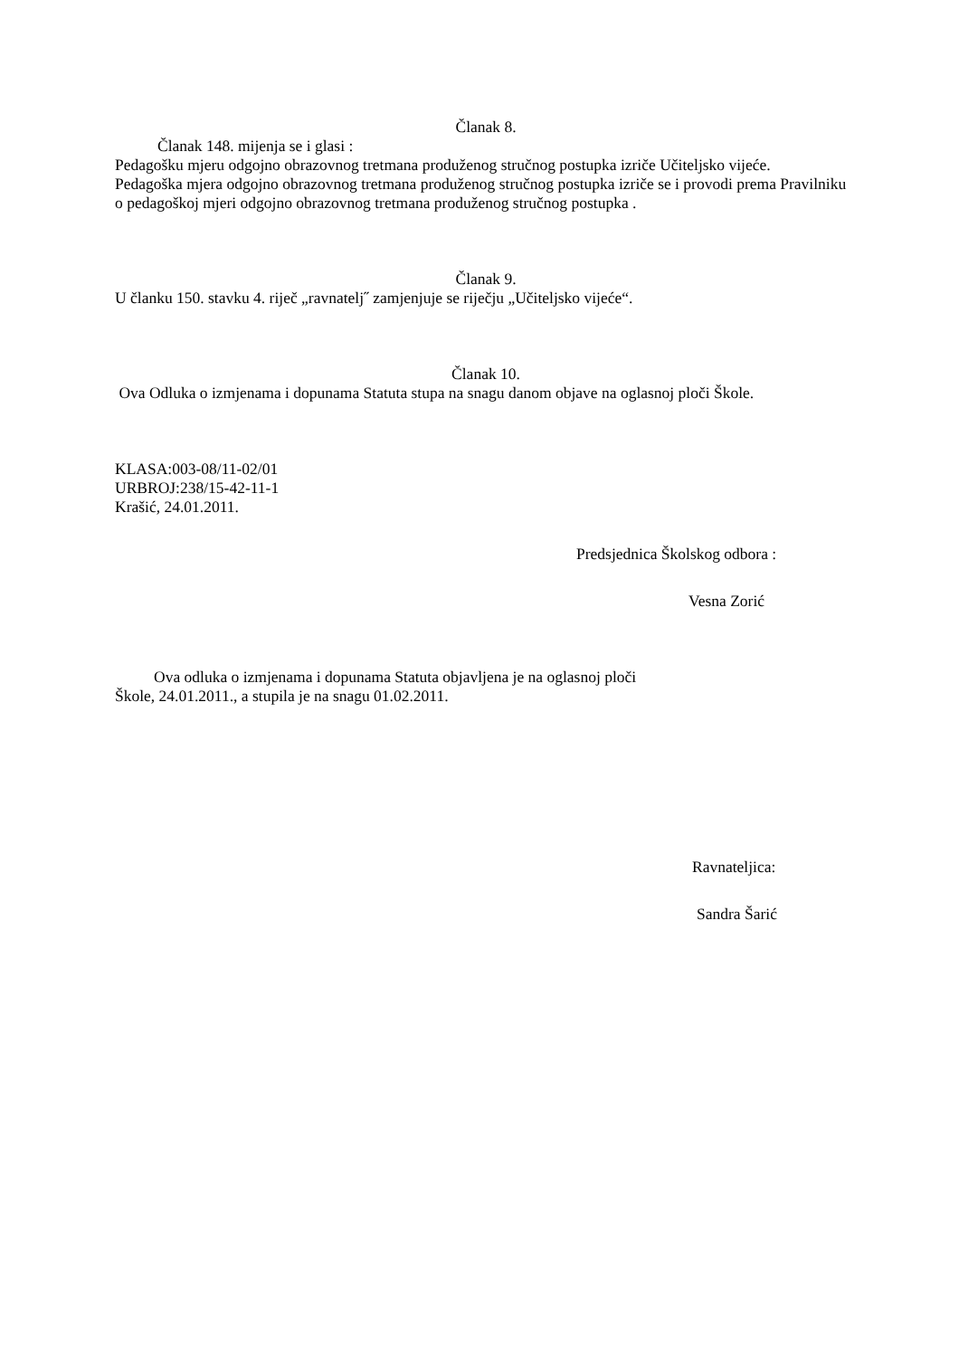Članak 8.
Članak 148. mijenja se i glasi :
Pedagošku mjeru odgojno obrazovnog tretmana produženog stručnog postupka izriče Učiteljsko vijeće.
Pedagoška mjera odgojno obrazovnog tretmana produženog stručnog postupka izriče se i provodi prema Pravilniku o pedagoškoj mjeri odgojno obrazovnog tretmana produženog stručnog postupka .
Članak 9.
U članku 150. stavku 4. riječ „ravnatelj˝ zamjenjuje se riječju „Učiteljsko vijeće“.
Članak 10.
Ova Odluka o izmjenama i dopunama Statuta stupa na snagu danom objave na oglasnoj ploči Škole.
KLASA:003-08/11-02/01
URBROJ:238/15-42-11-1
Krašić, 24.01.2011.
Predsjednica Školskog odbora :
Vesna Zorić
Ova odluka o izmjenama i dopunama Statuta objavljena je na oglasnoj ploči
Škole, 24.01.2011., a stupila je na snagu 01.02.2011.
Ravnateljica:
Sandra Šarić